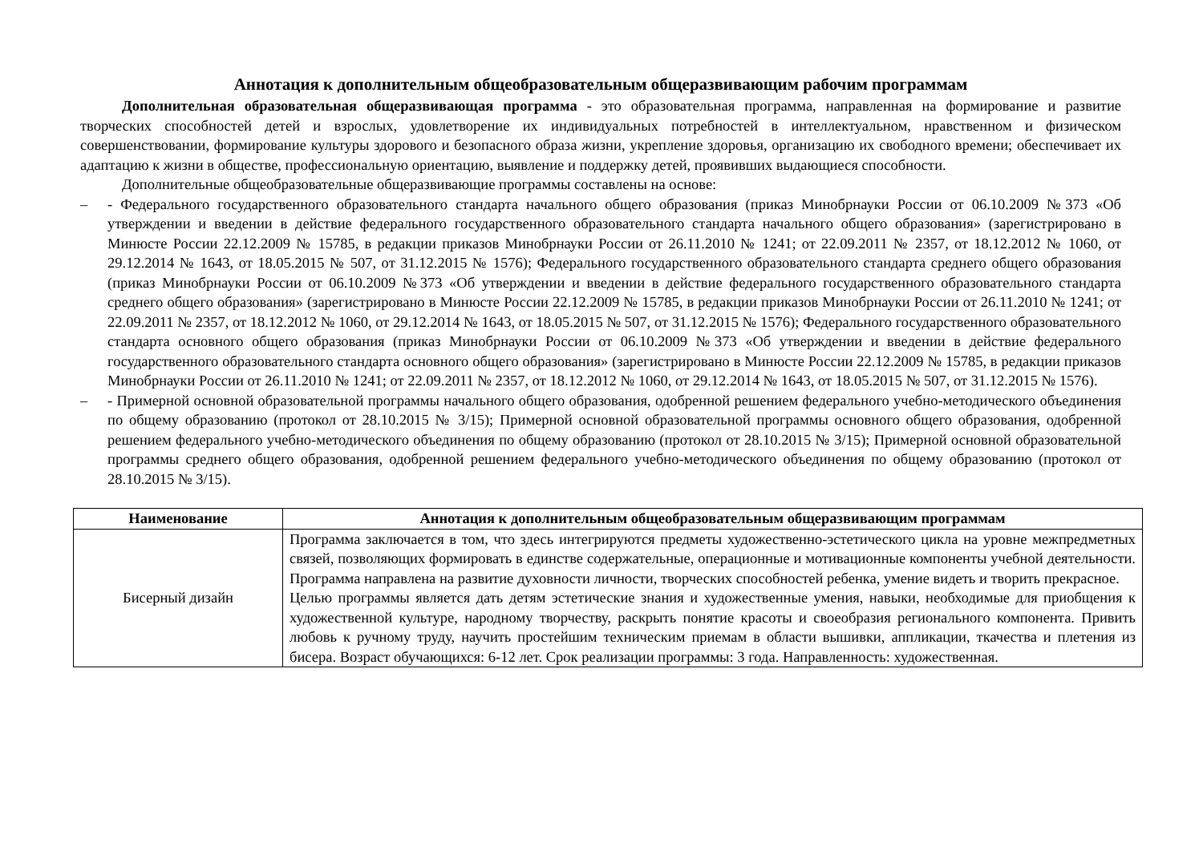Аннотация к дополнительным общеобразовательным общеразвивающим рабочим программам
Дополнительная образовательная общеразвивающая программа - это образовательная программа, направленная на формирование и развитие творческих способностей детей и взрослых, удовлетворение их индивидуальных потребностей в интеллектуальном, нравственном и физическом совершенствовании, формирование культуры здорового и безопасного образа жизни, укрепление здоровья, организацию их свободного времени; обеспечивает их адаптацию к жизни в обществе, профессиональную ориентацию, выявление и поддержку детей, проявивших выдающиеся способности.
Дополнительные общеобразовательные общеразвивающие программы составлены на основе:
– - Федерального государственного образовательного стандарта начального общего образования (приказ Минобрнауки России от 06.10.2009 №373 «Об утверждении и введении в действие федерального государственного образовательного стандарта начального общего образования» (зарегистрировано в Минюсте России 22.12.2009 № 15785, в редакции приказов Минобрнауки России от 26.11.2010 № 1241; от 22.09.2011 № 2357, от 18.12.2012 № 1060, от 29.12.2014 № 1643, от 18.05.2015 № 507, от 31.12.2015 № 1576); Федерального государственного образовательного стандарта среднего общего образования (приказ Минобрнауки России от 06.10.2009 №373 «Об утверждении и введении в действие федерального государственного образовательного стандарта среднего общего образования» (зарегистрировано в Минюсте России 22.12.2009 № 15785, в редакции приказов Минобрнауки России от 26.11.2010 № 1241; от 22.09.2011 № 2357, от 18.12.2012 № 1060, от 29.12.2014 № 1643, от 18.05.2015 № 507, от 31.12.2015 № 1576); Федерального государственного образовательного стандарта основного общего образования (приказ Минобрнауки России от 06.10.2009 №373 «Об утверждении и введении в действие федерального государственного образовательного стандарта основного общего образования» (зарегистрировано в Минюсте России 22.12.2009 № 15785, в редакции приказов Минобрнауки России от 26.11.2010 № 1241; от 22.09.2011 № 2357, от 18.12.2012 № 1060, от 29.12.2014 № 1643, от 18.05.2015 № 507, от 31.12.2015 № 1576).
– - Примерной основной образовательной программы начального общего образования, одобренной решением федерального учебно-методического объединения по общему образованию (протокол от 28.10.2015 № 3/15); Примерной основной образовательной программы основного общего образования, одобренной решением федерального учебно-методического объединения по общему образованию (протокол от 28.10.2015 № 3/15); Примерной основной образовательной программы среднего общего образования, одобренной решением федерального учебно-методического объединения по общему образованию (протокол от 28.10.2015 № 3/15).
| Наименование | Аннотация к дополнительным общеобразовательным общеразвивающим программам |
| --- | --- |
| Бисерный дизайн | Программа заключается в том, что здесь интегрируются предметы художественно-эстетического цикла на уровне межпредметных связей, позволяющих формировать в единстве содержательные, операционные и мотивационные компоненты учебной деятельности. Программа направлена на развитие духовности личности, творческих способностей ребенка, умение видеть и творить прекрасное. Целью программы является дать детям эстетические знания и художественные умения, навыки, необходимые для приобщения к художественной культуре, народному творчеству, раскрыть понятие красоты и своеобразия регионального компонента. Привить любовь к ручному труду, научить простейшим техническим приемам в области вышивки, аппликации, ткачества и плетения из бисера. Возраст обучающихся: 6-12 лет. Срок реализации программы: 3 года. Направленность: художественная. |